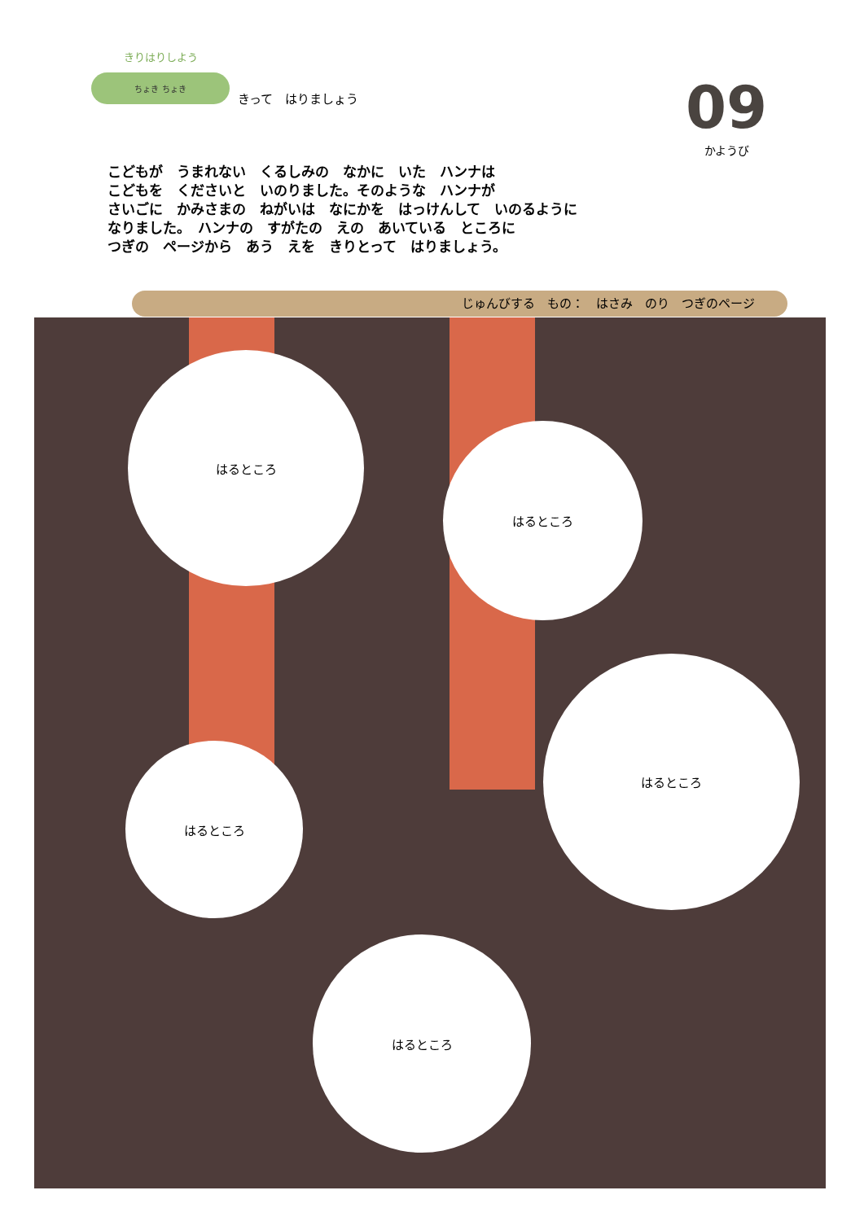きりはりしよう
ちょき ちょき
きって　はりましょう
09
かようび
こどもが　うまれない　くるしみの　なかに　いた　ハンナは
こどもを　くださいと　いのりました。そのような　ハンナが
さいごに　かみさまの　ねがいは　なにかを　はっけんして　いのるように
なりました。　ハンナの　すがたの　えの　あいている　ところに
つぎの　ページから　あう　えを　きりとって　はりましょう。
じゅんびする　もの：　はさみ　のり　つぎのページ
はるところ
はるところ
はるところ
はるところ
はるところ